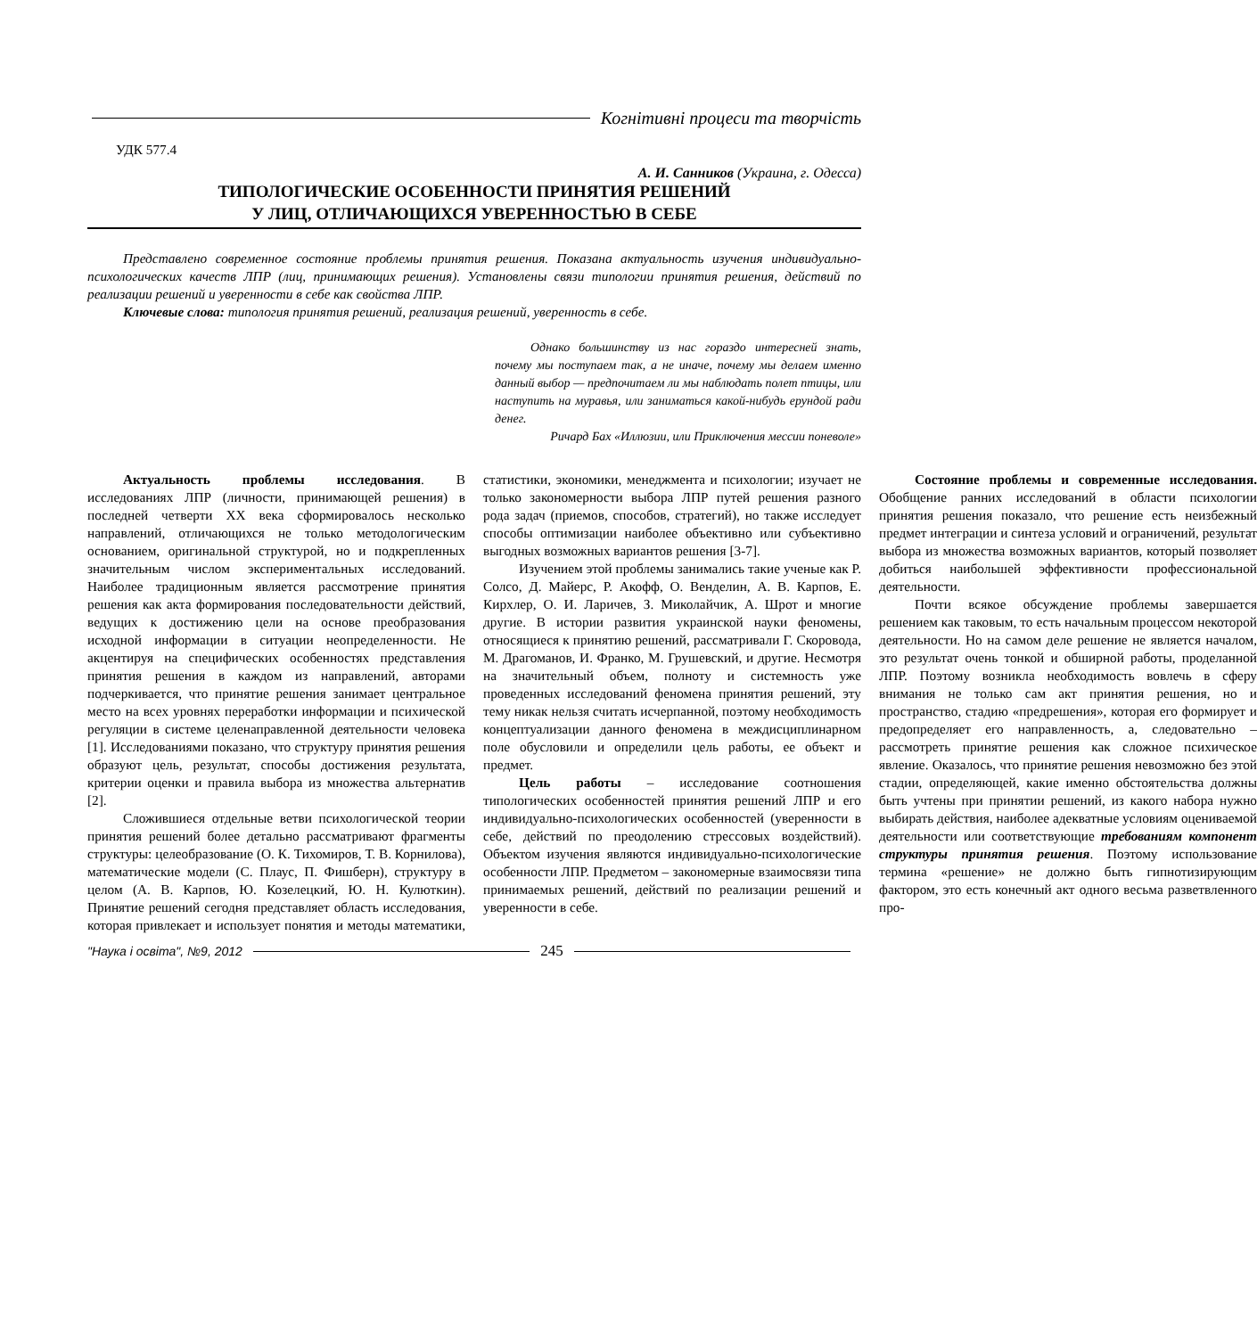Когнітивні процеси та творчість
УДК 577.4
А. И. Санников (Украина, г. Одесса)
ТИПОЛОГИЧЕСКИЕ ОСОБЕННОСТИ ПРИНЯТИЯ РЕШЕНИЙ
У ЛИЦ, ОТЛИЧАЮЩИХСЯ УВЕРЕННОСТЬЮ В СЕБЕ
Представлено современное состояние проблемы принятия решения. Показана актуальность изучения индивидуально-психологических качеств ЛПР (лиц, принимающих решения). Установлены связи типологии принятия решения, действий по реализации решений и уверенности в себе как свойства ЛПР.
Ключевые слова: типология принятия решений, реализация решений, уверенность в себе.
Однако большинству из нас гораздо интересней знать, почему мы поступаем так, а не иначе, почему мы делаем именно данный выбор — предпочитаем ли мы наблюдать полет птицы, или наступить на муравья, или заниматься какой-нибудь ерундой ради денег.
Ричард Бах «Иллюзии, или Приключения мессии поневоле»
Актуальность проблемы исследования. В исследованиях ЛПР (личности, принимающей решения) в последней четверти XX века сформировалось несколько направлений, отличающихся не только методологическим основанием, оригинальной структурой, но и подкрепленных значительным числом экспериментальных исследований. Наиболее традиционным является рассмотрение принятия решения как акта формирования последовательности действий, ведущих к достижению цели на основе преобразования исходной информации в ситуации неопределенности. Не акцентируя на специфических особенностях представления принятия решения в каждом из направлений, авторами подчеркивается, что принятие решения занимает центральное место на всех уровнях переработки информации и психической регуляции в системе целенаправленной деятельности человека [1]. Исследованиями показано, что структуру принятия решения образуют цель, результат, способы достижения результата, критерии оценки и правила выбора из множества альтернатив [2].
Сложившиеся отдельные ветви психологической теории принятия решений более детально рассматривают фрагменты структуры: целеобразование (О. К. Тихомиров, Т. В. Корнилова), математические модели (С. Плаус, П. Фишберн), структуру в целом (А. В. Карпов, Ю. Козелецкий, Ю. Н. Кулюткин). Принятие решений сегодня представляет область исследования, которая привлекает и использует понятия и методы математики, статистики, экономики, менеджмента и психологии; изучает не только закономерности выбора ЛПР путей решения разного рода задач (приемов, способов, стратегий), но также исследует способы оптимизации наиболее объективно или субъективно выгодных возможных вариантов решения [3-7].
Изучением этой проблемы занимались такие ученые как Р. Солсо, Д. Майерс, Р. Акофф, О. Венделин, А. В. Карпов, Е. Кирхлер, О. И. Ларичев, З. Миколайчик, А. Шрот и многие другие. В истории развития украинской науки феномены, относящиеся к принятию решений, рассматривали Г. Скоровода, М. Драгоманов, И. Франко, М. Грушевский, и другие. Несмотря на значительный объем, полноту и системность уже проведенных исследований феномена принятия решений, эту тему никак нельзя считать исчерпанной, поэтому необходимость концептуализации данного феномена в междисциплинарном поле обусловили и определили цель работы, ее объект и предмет.
Цель работы – исследование соотношения типологических особенностей принятия решений ЛПР и его индивидуально-психологических особенностей (уверенности в себе, действий по преодолению стрессовых воздействий). Объектом изучения являются индивидуально-психологические особенности ЛПР. Предметом – закономерные взаимосвязи типа принимаемых решений, действий по реализации решений и уверенности в себе.
Состояние проблемы и современные исследования. Обобщение ранних исследований в области психологии принятия решения показало, что решение есть неизбежный предмет интеграции и синтеза условий и ограничений, результат выбора из множества возможных вариантов, который позволяет добиться наибольшей эффективности профессиональной деятельности.
Почти всякое обсуждение проблемы завершается решением как таковым, то есть начальным процессом некоторой деятельности. Но на самом деле решение не является началом, это результат очень тонкой и обширной работы, проделанной ЛПР. Поэтому возникла необходимость вовлечь в сферу внимания не только сам акт принятия решения, но и пространство, стадию «предрешения», которая его формирует и предопределяет его направленность, а, следовательно – рассмотреть принятие решения как сложное психическое явление. Оказалось, что принятие решения невозможно без этой стадии, определяющей, какие именно обстоятельства должны быть учтены при принятии решений, из какого набора нужно выбирать действия, наиболее адекватные условиям оцениваемой деятельности или соответствующие требованиям компонент структуры принятия решения. Поэтому использование термина «решение» не должно быть гипнотизирующим фактором, это есть конечный акт одного весьма разветвленного про-
"Наука і освіта", №9, 2012 245